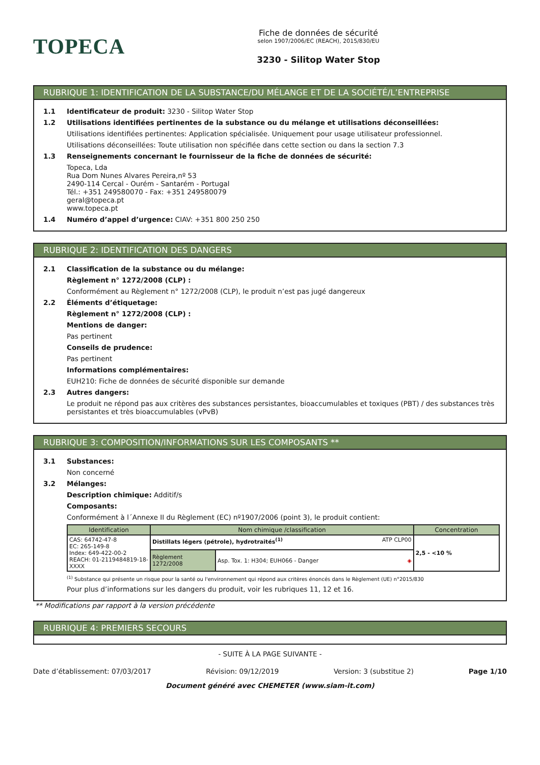TOPECA
Fiche de données de sécurité
selon 1907/2006/EC (REACH), 2015/830/EU
3230 - Silitop Water Stop
RUBRIQUE 1: IDENTIFICATION DE LA SUBSTANCE/DU MÉLANGE ET DE LA SOCIÉTÉ/L’ENTREPRISE
1.1 Identificateur de produit: 3230 - Silitop Water Stop
1.2 Utilisations identifiées pertinentes de la substance ou du mélange et utilisations déconseillées:
Utilisations identifiées pertinentes: Application spécialisée. Uniquement pour usage utilisateur professionnel.
Utilisations déconseillées: Toute utilisation non spécifiée dans cette section ou dans la section 7.3
1.3 Renseignements concernant le fournisseur de la fiche de données de sécurité:
Topeca, Lda
Rua Dom Nunes Alvares Pereira,nº 53
2490-114 Cercal - Ourém - Santarém - Portugal
Tél.: +351 249580070 - Fax: +351 249580079
geral@topeca.pt
www.topeca.pt
1.4 Numéro d’appel d’urgence: CIAV: +351 800 250 250
RUBRIQUE 2: IDENTIFICATION DES DANGERS
2.1 Classification de la substance ou du mélange:
Règlement n° 1272/2008 (CLP) :
Conformément au Règlement n° 1272/2008 (CLP), le produit n’est pas jugé dangereux
2.2 Éléments d’étiquetage:
Règlement n° 1272/2008 (CLP) :
Mentions de danger:
Pas pertinent
Conseils de prudence:
Pas pertinent
Informations complémentaires:
EUH210: Fiche de données de sécurité disponible sur demande
2.3 Autres dangers:
Le produit ne répond pas aux critères des substances persistantes, bioaccumulables et toxiques (PBT) / des substances très persistantes et très bioaccumulables (vPvB)
RUBRIQUE 3: COMPOSITION/INFORMATIONS SUR LES COMPOSANTS **
3.1 Substances:
Non concerné
3.2 Mélanges:
Description chimique: Additif/s
Composants:
Conformément à l´Annexe II du Règlement (EC) nº1907/2006 (point 3), le produit contient:
| Identification | Nom chimique /classification | | Concentration |
| --- | --- | --- | --- |
| CAS: 64742-47-8 EC: 265-149-8 Index: 649-422-00-2 REACH: 01-2119484819-18-XXXX | Distillats légers (pétrole), hydrotraités<sup>(1)</sup> ATP CLP00 | | 2,5 - <10 % |
| | Règlement 1272/2008 | Asp. Tox. 1: H304; EUH066 - Danger ◈ | |
<sup>(1)</sup> Substance qui présente un risque pour la santé ou l'environnement qui répond aux critères énoncés dans le Règlement (UE) n°2015/830
Pour plus d’informations sur les dangers du produit, voir les rubriques 11, 12 et 16.
** Modifications par rapport à la version précédente
RUBRIQUE 4: PREMIERS SECOURS
- SUITE À LA PAGE SUIVANTE -
Date d’établissement: 07/03/2017 Révision: 09/12/2019 Version: 3 (substitue 2) Page 1/10
Document généré avec CHEMETER (www.siam-it.com)